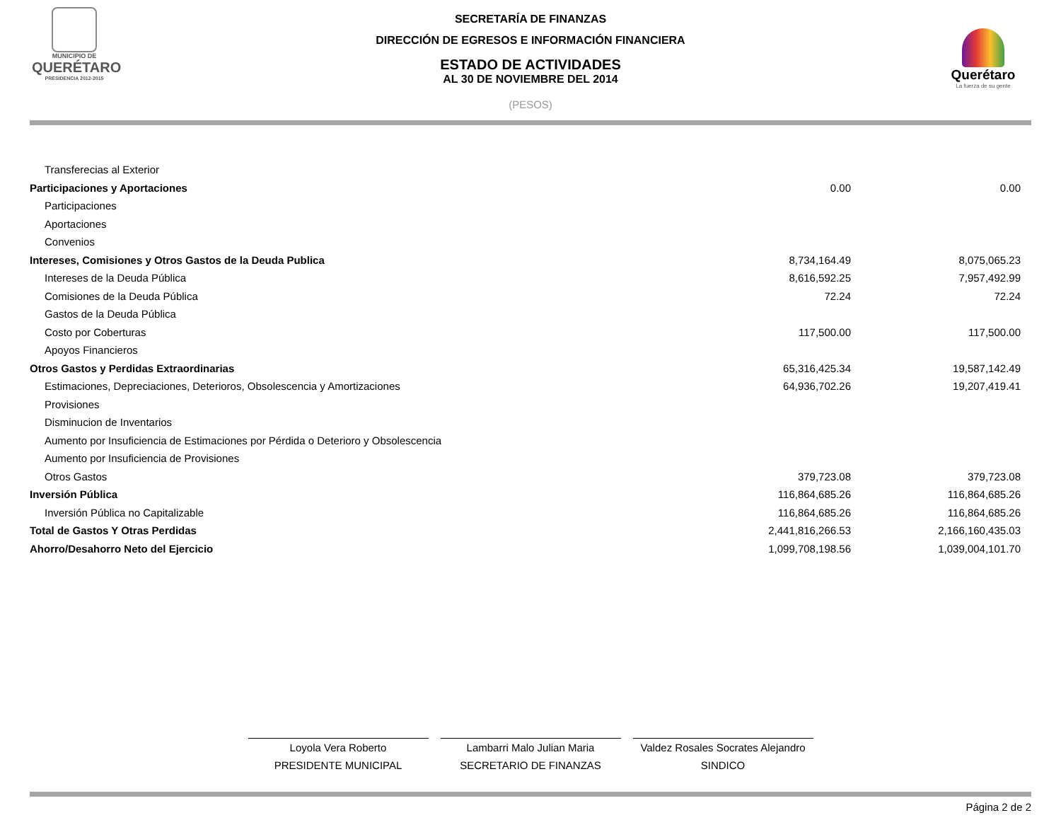MUNICIPIO DE
QUERÉTARO
PRESIDENCIA 2012-2015
Querétaro
La fuerza de su gente
SECRETARÍA DE FINANZAS
DIRECCIÓN DE EGRESOS E INFORMACIÓN FINANCIERA
ESTADO DE ACTIVIDADES
AL 30 DE NOVIEMBRE DEL 2014
(PESOS)
| Transferecias al Exterior | | |
| Participaciones y Aportaciones | 0.00 | 0.00 |
| Participaciones | | |
| Aportaciones | | |
| Convenios | | |
| Intereses, Comisiones y Otros Gastos de la Deuda Publica | 8,734,164.49 | 8,075,065.23 |
| Intereses de la Deuda Pública | 8,616,592.25 | 7,957,492.99 |
| Comisiones de la Deuda Pública | 72.24 | 72.24 |
| Gastos de la Deuda Pública | | |
| Costo por Coberturas | 117,500.00 | 117,500.00 |
| Apoyos Financieros | | |
| Otros Gastos y Perdidas Extraordinarias | 65,316,425.34 | 19,587,142.49 |
| Estimaciones, Depreciaciones, Deterioros, Obsolescencia y Amortizaciones | 64,936,702.26 | 19,207,419.41 |
| Provisiones | | |
| Disminucion de Inventarios | | |
| Aumento por Insuficiencia de Estimaciones por Pérdida o Deterioro y Obsolescencia | | |
| Aumento por Insuficiencia de Provisiones | | |
| Otros Gastos | 379,723.08 | 379,723.08 |
| Inversión Pública | 116,864,685.26 | 116,864,685.26 |
| Inversión Pública no Capitalizable | 116,864,685.26 | 116,864,685.26 |
| Total de Gastos Y Otras Perdidas | 2,441,816,266.53 | 2,166,160,435.03 |
| Ahorro/Desahorro Neto del Ejercicio | 1,099,708,198.56 | 1,039,004,101.70 |
Loyola Vera Roberto
PRESIDENTE MUNICIPAL
Lambarri Malo Julian Maria
SECRETARIO DE FINANZAS
Valdez Rosales Socrates Alejandro
SINDICO
Página 2 de 2